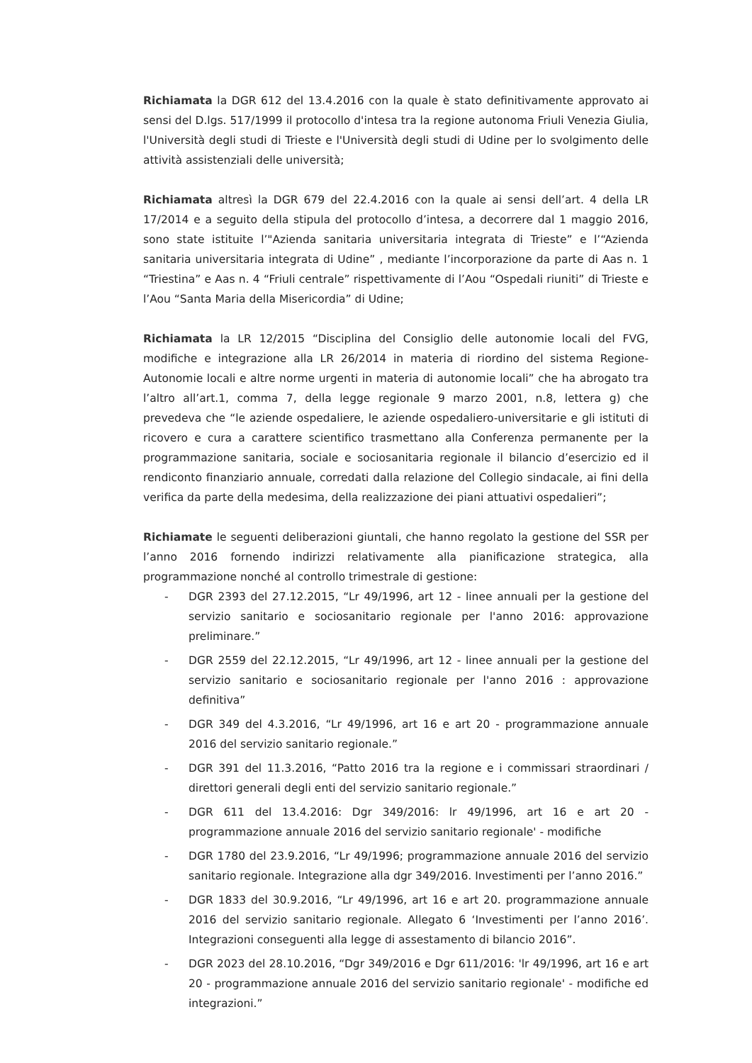Richiamata la DGR 612 del 13.4.2016 con la quale è stato definitivamente approvato ai sensi del D.lgs. 517/1999 il protocollo d'intesa tra la regione autonoma Friuli Venezia Giulia, l'Università degli studi di Trieste e l'Università degli studi di Udine per lo svolgimento delle attività assistenziali delle università;
Richiamata altresì la DGR 679 del 22.4.2016 con la quale ai sensi dell’art. 4 della LR 17/2014 e a seguito della stipula del protocollo d’intesa, a decorrere dal 1 maggio 2016, sono state istituite l’"Azienda sanitaria universitaria integrata di Trieste” e l’“Azienda sanitaria universitaria integrata di Udine” , mediante l’incorporazione da parte di Aas n. 1 “Triestina” e Aas n. 4 “Friuli centrale” rispettivamente di l’Aou “Ospedali riuniti” di Trieste e l’Aou “Santa Maria della Misericordia” di Udine;
Richiamata la LR 12/2015 “Disciplina del Consiglio delle autonomie locali del FVG, modifiche e integrazione alla LR 26/2014 in materia di riordino del sistema Regione-Autonomie locali e altre norme urgenti in materia di autonomie locali” che ha abrogato tra l’altro all’art.1, comma 7, della legge regionale 9 marzo 2001, n.8, lettera g) che prevedeva che “le aziende ospedaliere, le aziende ospedaliero-universitarie e gli istituti di ricovero e cura a carattere scientifico trasmettano alla Conferenza permanente per la programmazione sanitaria, sociale e sociosanitaria regionale il bilancio d’esercizio ed il rendiconto finanziario annuale, corredati dalla relazione del Collegio sindacale, ai fini della verifica da parte della medesima, della realizzazione dei piani attuativi ospedalieri”;
Richiamate le seguenti deliberazioni giuntali, che hanno regolato la gestione del SSR per l’anno 2016 fornendo indirizzi relativamente alla pianificazione strategica, alla programmazione nonché al controllo trimestrale di gestione:
- DGR 2393 del 27.12.2015, “Lr 49/1996, art 12 - linee annuali per la gestione del servizio sanitario e sociosanitario regionale per l'anno 2016: approvazione preliminare.”
- DGR 2559 del 22.12.2015, “Lr 49/1996, art 12 - linee annuali per la gestione del servizio sanitario e sociosanitario regionale per l'anno 2016 : approvazione definitiva”
- DGR 349 del 4.3.2016, “Lr 49/1996, art 16 e art 20 - programmazione annuale 2016 del servizio sanitario regionale.”
- DGR 391 del 11.3.2016, “Patto 2016 tra la regione e i commissari straordinari / direttori generali degli enti del servizio sanitario regionale.”
- DGR 611 del 13.4.2016: Dgr 349/2016: lr 49/1996, art 16 e art 20 - programmazione annuale 2016 del servizio sanitario regionale' - modifiche
- DGR 1780 del 23.9.2016, “Lr 49/1996; programmazione annuale 2016 del servizio sanitario regionale. Integrazione alla dgr 349/2016. Investimenti per l’anno 2016.”
- DGR 1833 del 30.9.2016, “Lr 49/1996, art 16 e art 20. programmazione annuale 2016 del servizio sanitario regionale. Allegato 6 ‘Investimenti per l’anno 2016’. Integrazioni conseguenti alla legge di assestamento di bilancio 2016”.
- DGR 2023 del 28.10.2016, “Dgr 349/2016 e Dgr 611/2016: 'lr 49/1996, art 16 e art 20 - programmazione annuale 2016 del servizio sanitario regionale' - modifiche ed integrazioni.”